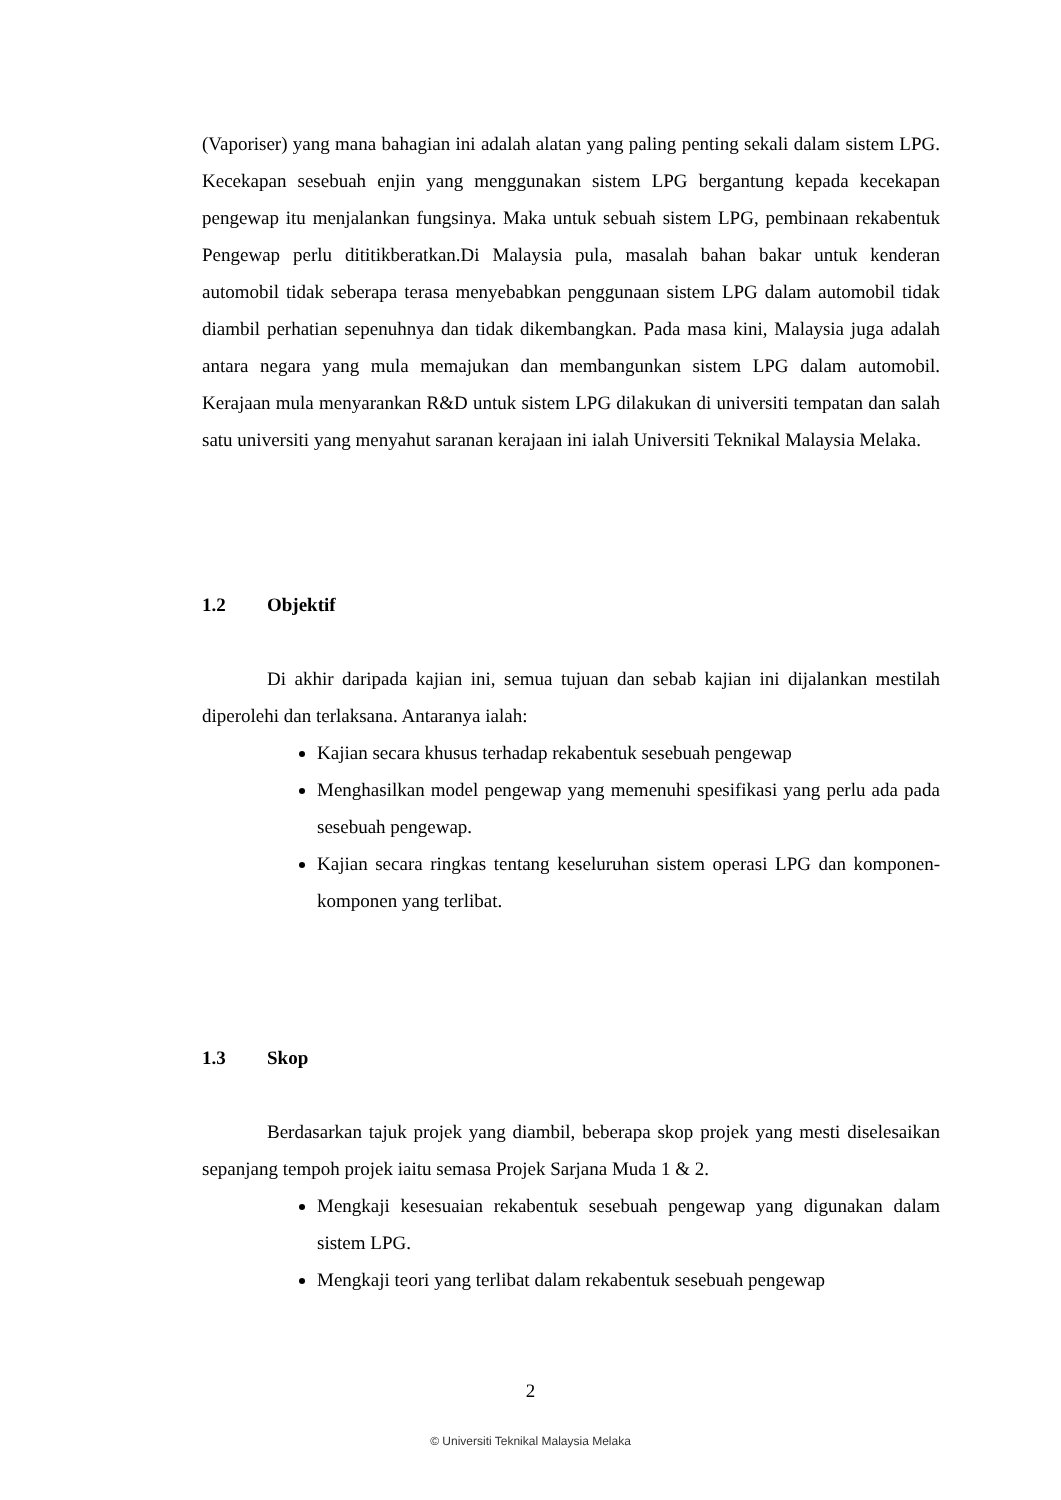(Vaporiser) yang mana bahagian ini adalah alatan yang paling penting sekali dalam sistem LPG. Kecekapan sesebuah enjin yang menggunakan sistem LPG bergantung kepada kecekapan pengewap itu menjalankan fungsinya. Maka untuk sebuah sistem LPG, pembinaan rekabentuk Pengewap perlu dititikberatkan.Di Malaysia pula, masalah bahan bakar untuk kenderan automobil tidak seberapa terasa menyebabkan penggunaan sistem LPG dalam automobil tidak diambil perhatian sepenuhnya dan tidak dikembangkan. Pada masa kini, Malaysia juga adalah antara negara yang mula memajukan dan membangunkan sistem LPG dalam automobil. Kerajaan mula menyarankan R&D untuk sistem LPG dilakukan di universiti tempatan dan salah satu universiti yang menyahut saranan kerajaan ini ialah Universiti Teknikal Malaysia Melaka.
1.2 Objektif
Di akhir daripada kajian ini, semua tujuan dan sebab kajian ini dijalankan mestilah diperolehi dan terlaksana. Antaranya ialah:
Kajian secara khusus terhadap rekabentuk sesebuah pengewap
Menghasilkan model pengewap yang memenuhi spesifikasi yang perlu ada pada sesebuah pengewap.
Kajian secara ringkas tentang keseluruhan sistem operasi LPG dan komponen-komponen yang terlibat.
1.3 Skop
Berdasarkan tajuk projek yang diambil, beberapa skop projek yang mesti diselesaikan sepanjang tempoh projek iaitu semasa Projek Sarjana Muda 1 & 2.
Mengkaji kesesuaian rekabentuk sesebuah pengewap yang digunakan dalam sistem LPG.
Mengkaji teori yang terlibat dalam rekabentuk sesebuah pengewap
2
© Universiti Teknikal Malaysia Melaka